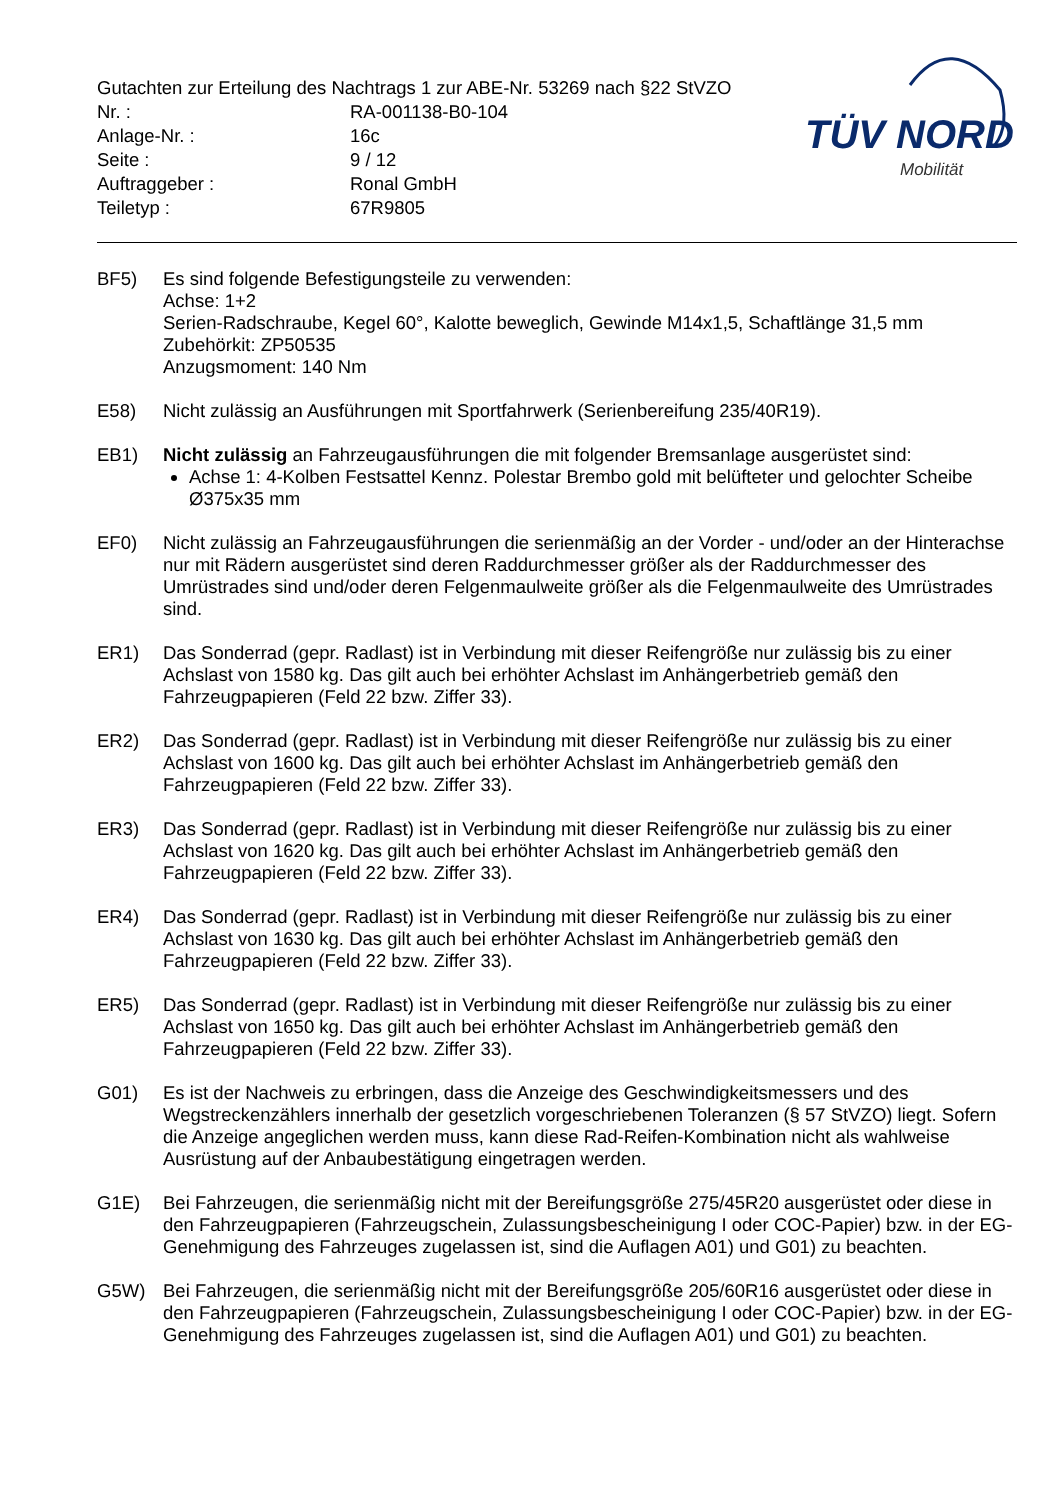Gutachten zur Erteilung des Nachtrags 1 zur ABE-Nr. 53269 nach §22 StVZO
| Nr. : | RA-001138-B0-104 |
| Anlage-Nr. : | 16c |
| Seite : | 9 / 12 |
| Auftraggeber : | Ronal GmbH |
| Teiletyp : | 67R9805 |
TÜV NORD
Mobilität
BF5) Es sind folgende Befestigungsteile zu verwenden:
Achse: 1+2
Serien-Radschraube, Kegel 60°, Kalotte beweglich, Gewinde M14x1,5, Schaftlänge 31,5 mm
Zubehörkit: ZP50535
Anzugsmoment: 140 Nm
E58) Nicht zulässig an Ausführungen mit Sportfahrwerk (Serienbereifung 235/40R19).
EB1) Nicht zulässig an Fahrzeugausführungen die mit folgender Bremsanlage ausgerüstet sind:
Achse 1: 4-Kolben Festsattel Kennz. Polestar Brembo gold mit belüfteter und gelochter Scheibe Ø375x35 mm
EF0) Nicht zulässig an Fahrzeugausführungen die serienmäßig an der Vorder - und/oder an der Hinterachse nur mit Rädern ausgerüstet sind deren Raddurchmesser größer als der Raddurchmesser des Umrüstrades sind und/oder deren Felgenmaulweite größer als die Felgenmaulweite des Umrüstrades sind.
ER1) Das Sonderrad (gepr. Radlast) ist in Verbindung mit dieser Reifengröße nur zulässig bis zu einer Achslast von 1580 kg. Das gilt auch bei erhöhter Achslast im Anhängerbetrieb gemäß den Fahrzeugpapieren (Feld 22 bzw. Ziffer 33).
ER2) Das Sonderrad (gepr. Radlast) ist in Verbindung mit dieser Reifengröße nur zulässig bis zu einer Achslast von 1600 kg. Das gilt auch bei erhöhter Achslast im Anhängerbetrieb gemäß den Fahrzeugpapieren (Feld 22 bzw. Ziffer 33).
ER3) Das Sonderrad (gepr. Radlast) ist in Verbindung mit dieser Reifengröße nur zulässig bis zu einer Achslast von 1620 kg. Das gilt auch bei erhöhter Achslast im Anhängerbetrieb gemäß den Fahrzeugpapieren (Feld 22 bzw. Ziffer 33).
ER4) Das Sonderrad (gepr. Radlast) ist in Verbindung mit dieser Reifengröße nur zulässig bis zu einer Achslast von 1630 kg. Das gilt auch bei erhöhter Achslast im Anhängerbetrieb gemäß den Fahrzeugpapieren (Feld 22 bzw. Ziffer 33).
ER5) Das Sonderrad (gepr. Radlast) ist in Verbindung mit dieser Reifengröße nur zulässig bis zu einer Achslast von 1650 kg. Das gilt auch bei erhöhter Achslast im Anhängerbetrieb gemäß den Fahrzeugpapieren (Feld 22 bzw. Ziffer 33).
G01) Es ist der Nachweis zu erbringen, dass die Anzeige des Geschwindigkeitsmessers und des Wegstreckenzählers innerhalb der gesetzlich vorgeschriebenen Toleranzen (§ 57 StVZO) liegt. Sofern die Anzeige angeglichen werden muss, kann diese Rad-Reifen-Kombination nicht als wahlweise Ausrüstung auf der Anbaubestätigung eingetragen werden.
G1E) Bei Fahrzeugen, die serienmäßig nicht mit der Bereifungsgröße 275/45R20 ausgerüstet oder diese in den Fahrzeugpapieren (Fahrzeugschein, Zulassungsbescheinigung I oder COC-Papier) bzw. in der EG-Genehmigung des Fahrzeuges zugelassen ist, sind die Auflagen A01) und G01) zu beachten.
G5W) Bei Fahrzeugen, die serienmäßig nicht mit der Bereifungsgröße 205/60R16 ausgerüstet oder diese in den Fahrzeugpapieren (Fahrzeugschein, Zulassungsbescheinigung I oder COC-Papier) bzw. in der EG-Genehmigung des Fahrzeuges zugelassen ist, sind die Auflagen A01) und G01) zu beachten.